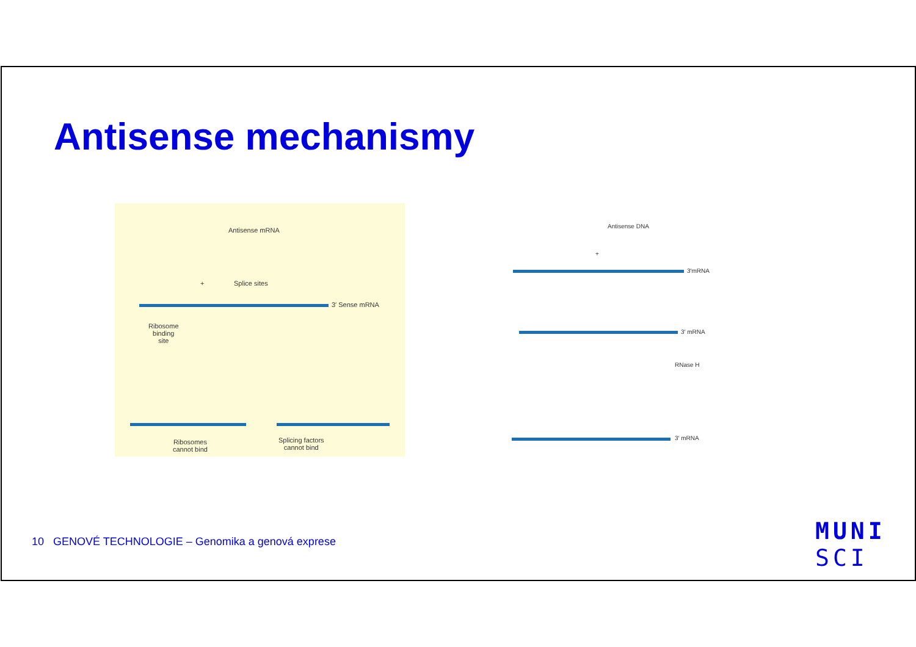Antisense mechanismy
Antisense mRNA
+ Splice sites
3′ Sense mRNA
Ribosome
binding
site
Ribosomes
cannot bind
Splicing factors
cannot bind
Antisense DNA
+
3′mRNA
3′ mRNA
RNase H
3′ mRNA
10 GENOVÉ TECHNOLOGIE – Genomika a genová exprese
MUNI
SCI